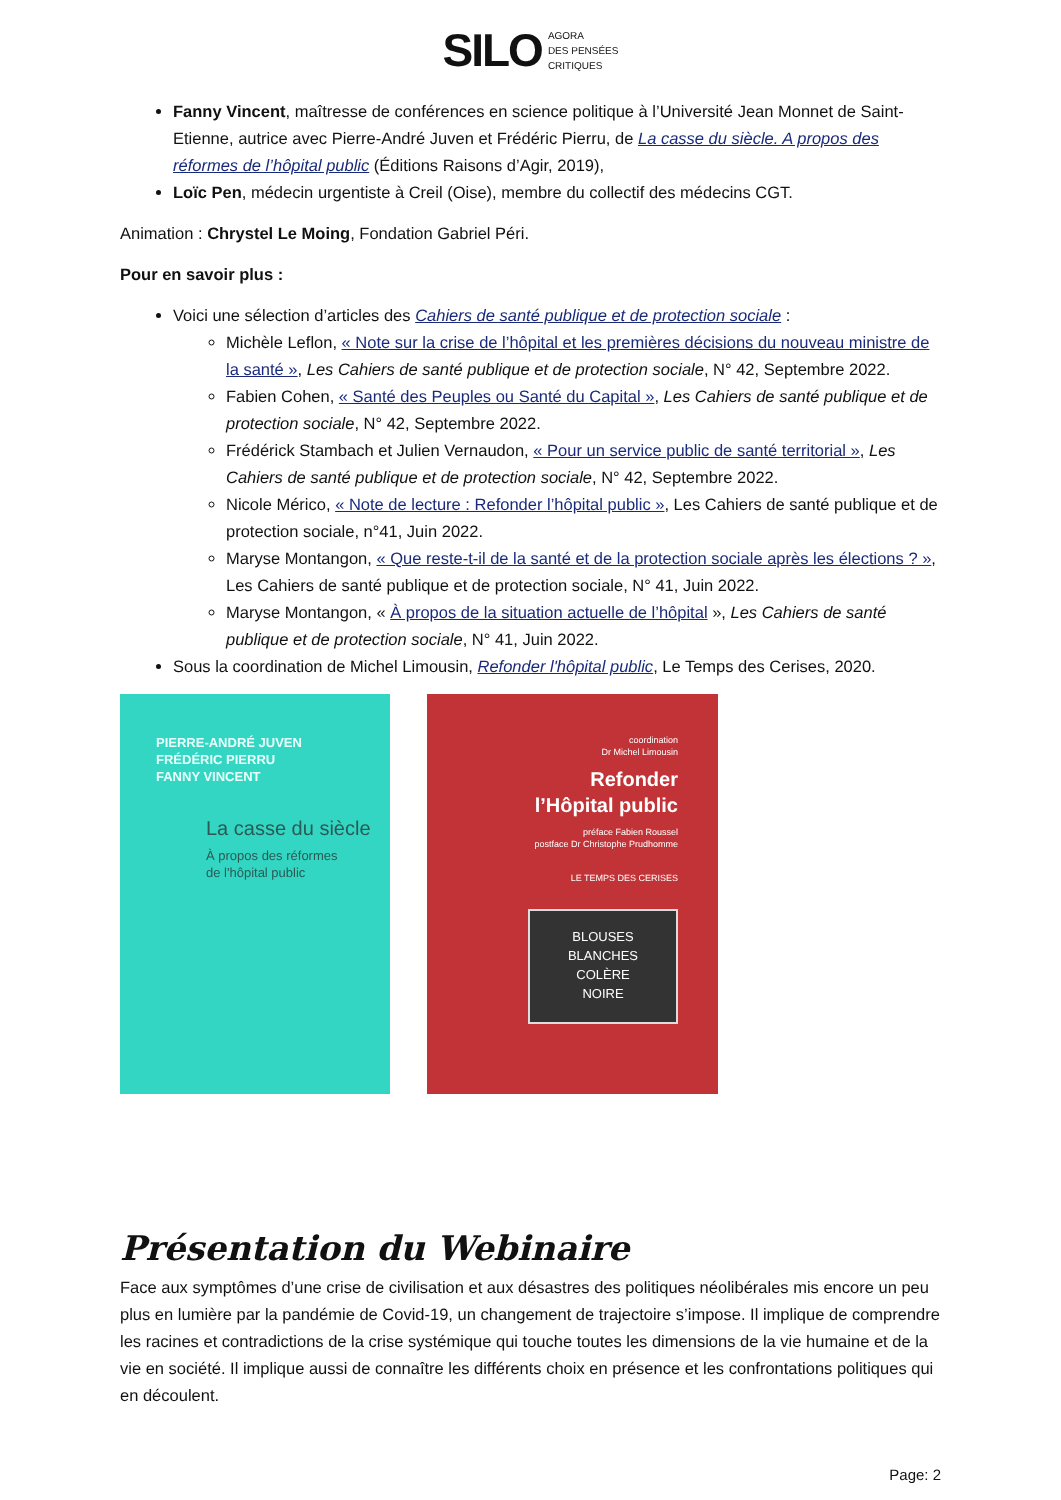SILO AGORA
DES PENSÉES
CRITIQUES
Fanny Vincent, maîtresse de conférences en science politique à l’Université Jean Monnet de Saint-Etienne, autrice avec Pierre-André Juven et Frédéric Pierru, de La casse du siècle. A propos des réformes de l’hôpital public (Éditions Raisons d’Agir, 2019),
Loïc Pen, médecin urgentiste à Creil (Oise), membre du collectif des médecins CGT.
Animation : Chrystel Le Moing, Fondation Gabriel Péri.
Pour en savoir plus :
Voici une sélection d’articles des Cahiers de santé publique et de protection sociale :
Michèle Leflon, « Note sur la crise de l’hôpital et les premières décisions du nouveau ministre de la santé », Les Cahiers de santé publique et de protection sociale, N° 42, Septembre 2022.
Fabien Cohen, « Santé des Peuples ou Santé du Capital », Les Cahiers de santé publique et de protection sociale, N° 42, Septembre 2022.
Frédérick Stambach et Julien Vernaudon, « Pour un service public de santé territorial », Les Cahiers de santé publique et de protection sociale, N° 42, Septembre 2022.
Nicole Mérico, « Note de lecture : Refonder l’hôpital public », Les Cahiers de santé publique et de protection sociale, n°41, Juin 2022.
Maryse Montangon, « Que reste-t-il de la santé et de la protection sociale après les élections ? », Les Cahiers de santé publique et de protection sociale, N° 41, Juin 2022.
Maryse Montangon, « À propos de la situation actuelle de l’hôpital », Les Cahiers de santé publique et de protection sociale, N° 41, Juin 2022.
Sous la coordination de Michel Limousin, Refonder l'hôpital public, Le Temps des Cerises, 2020.
PIERRE-ANDRÉ JUVEN
FRÉDÉRIC PIERRU
FANNY VINCENT
La casse du siècle
À propos des réformes
de l'hôpital public
coordination
Dr Michel Limousin
Refonder
l’Hôpital public
préface Fabien Roussel
postface Dr Christophe Prudhomme
LE TEMPS DES CERISES
BLOUSES
BLANCHES
COLÈRE
NOIRE
Présentation du Webinaire
Face aux symptômes d’une crise de civilisation et aux désastres des politiques néolibérales mis encore un peu plus en lumière par la pandémie de Covid-19, un changement de trajectoire s’impose. Il implique de comprendre les racines et contradictions de la crise systémique qui touche toutes les dimensions de la vie humaine et de la vie en société. Il implique aussi de connaître les différents choix en présence et les confrontations politiques qui en découlent.
Page: 2